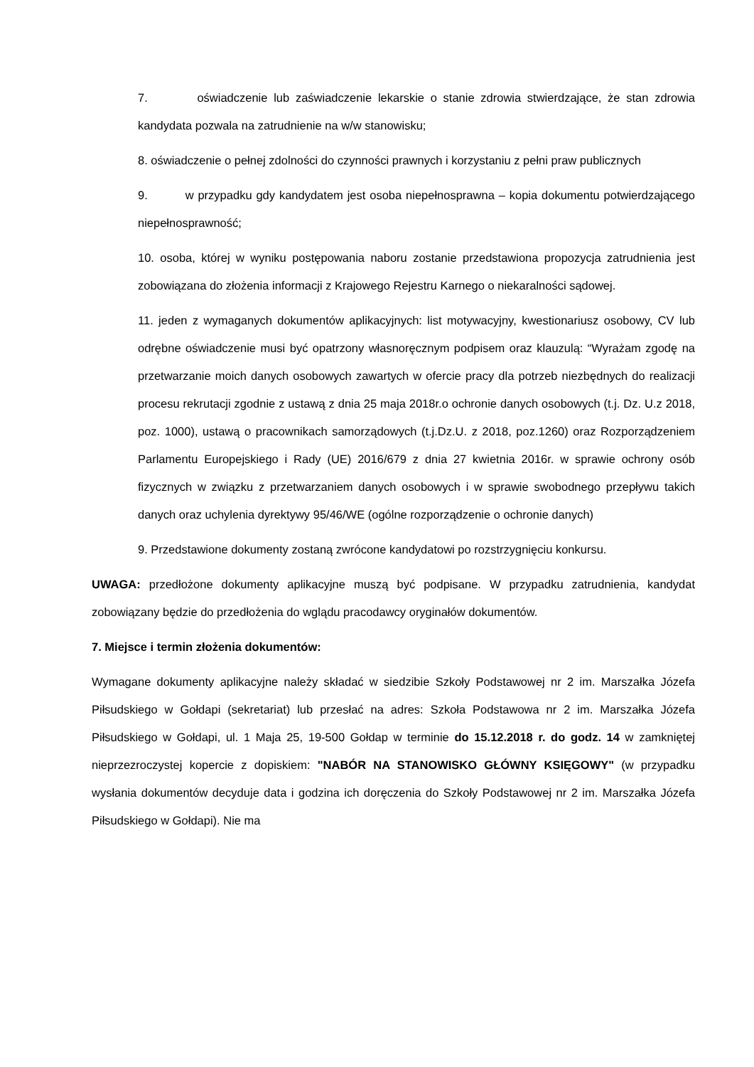7. oświadczenie lub zaświadczenie lekarskie o stanie zdrowia stwierdzające, że stan zdrowia kandydata pozwala na zatrudnienie na w/w stanowisku;
8. oświadczenie o pełnej zdolności do czynności prawnych i korzystaniu z pełni praw publicznych
9. w przypadku gdy kandydatem jest osoba niepełnosprawna – kopia dokumentu potwierdzającego niepełnosprawność;
10. osoba, której w wyniku postępowania naboru zostanie przedstawiona propozycja zatrudnienia jest zobowiązana do złożenia informacji z Krajowego Rejestru Karnego o niekaralności sądowej.
11. jeden z wymaganych dokumentów aplikacyjnych: list motywacyjny, kwestionariusz osobowy, CV lub odrębne oświadczenie musi być opatrzony własnoręcznym podpisem oraz klauzulą: “Wyrażam zgodę na przetwarzanie moich danych osobowych zawartych w ofercie pracy dla potrzeb niezbędnych do realizacji procesu rekrutacji zgodnie z ustawą z dnia 25 maja 2018r.o ochronie danych osobowych (t.j. Dz. U.z 2018, poz. 1000), ustawą o pracownikach samorządowych (t.j.Dz.U. z 2018, poz.1260) oraz Rozporządzeniem Parlamentu Europejskiego i Rady (UE) 2016/679 z dnia 27 kwietnia 2016r. w sprawie ochrony osób fizycznych w związku z przetwarzaniem danych osobowych i w sprawie swobodnego przepływu takich danych oraz uchylenia dyrektywy 95/46/WE (ogólne rozporządzenie o ochronie danych)
9. Przedstawione dokumenty zostaną zwrócone kandydatowi po rozstrzygnięciu konkursu.
UWAGA: przedłożone dokumenty aplikacyjne muszą być podpisane. W przypadku zatrudnienia, kandydat zobowiązany będzie do przedłożenia do wglądu pracodawcy oryginałów dokumentów.
7. Miejsce i termin złożenia dokumentów:
Wymagane dokumenty aplikacyjne należy składać w siedzibie Szkoły Podstawowej nr 2 im. Marszałka Józefa Piłsudskiego w Gołdapi (sekretariat) lub przesłać na adres: Szkoła Podstawowa nr 2 im. Marszałka Józefa Piłsudskiego w Gołdapi, ul. 1 Maja 25, 19-500 Gołdap w terminie do 15.12.2018 r. do godz. 14 w zamkniętej nieprzezroczystej kopercie z dopiskiem: "NABÓR NA STANOWISKO GŁÓWNY KSIĘGOWY" (w przypadku wysłania dokumentów decyduje data i godzina ich doręczenia do Szkoły Podstawowej nr 2 im. Marszałka Józefa Piłsudskiego w Gołdapi). Nie ma